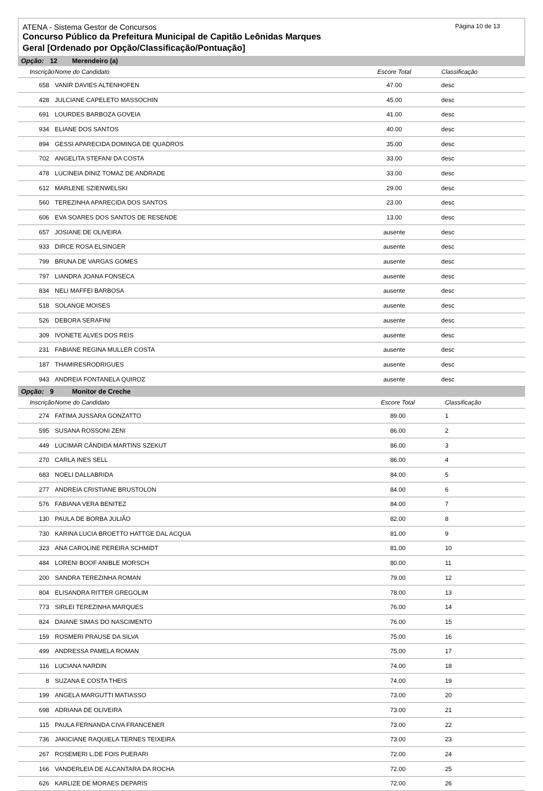ATENA - Sistema Gestor de Concursos
Concurso Público da Prefeitura Municipal de Capitão Leônidas Marques
Geral [Ordenado por Opção/Classificação/Pontuação]
Página 10 de 13
Opção: 12 Merendeiro (a)
| Inscrição | Nome do Candidato | Escore Total | Classificação |
| --- | --- | --- | --- |
| 658 | VANIR DAVIES ALTENHOFEN | 47.00 | desc |
| 428 | JULCIANE CAPELETO MASSOCHIN | 45.00 | desc |
| 691 | LOURDES BARBOZA GOVEIA | 41.00 | desc |
| 934 | ELIANE DOS SANTOS | 40.00 | desc |
| 894 | GESSI APARECIDA DOMINGA DE QUADROS | 35.00 | desc |
| 702 | ANGELITA STEFANI DA COSTA | 33.00 | desc |
| 478 | LUCINEIA DINIZ TOMAZ DE ANDRADE | 33.00 | desc |
| 612 | MARLENE SZIENWELSKI | 29.00 | desc |
| 560 | TEREZINHA APARECIDA DOS SANTOS | 23.00 | desc |
| 606 | EVA SOARES DOS SANTOS DE RESENDE | 13.00 | desc |
| 657 | JOSIANE DE OLIVEIRA | ausente | desc |
| 933 | DIRCE ROSA ELSINGER | ausente | desc |
| 799 | BRUNA DE VARGAS GOMES | ausente | desc |
| 797 | LIANDRA JOANA FONSECA | ausente | desc |
| 834 | NELI MAFFEI BARBOSA | ausente | desc |
| 518 | SOLANGE MOISES | ausente | desc |
| 526 | DEBORA SERAFINI | ausente | desc |
| 309 | IVONETE ALVES DOS REIS | ausente | desc |
| 231 | FABIANE REGINA MULLER COSTA | ausente | desc |
| 187 | THAMIRESRODRIGUES | ausente | desc |
| 943 | ANDREIA FONTANELA QUIROZ | ausente | desc |
Opção: 9 Monitor de Creche
| Inscrição | Nome do Candidato | Escore Total | Classificação |
| --- | --- | --- | --- |
| 274 | FATIMA JUSSARA GONZATTO | 89.00 | 1 |
| 595 | SUSANA ROSSONI ZENI | 86.00 | 2 |
| 449 | LUCIMAR CÂNDIDA MARTINS SZEKUT | 86.00 | 3 |
| 270 | CARLA INES SELL | 86.00 | 4 |
| 683 | NOELI DALLABRIDA | 84.00 | 5 |
| 277 | ANDREIA CRISTIANE BRUSTOLON | 84.00 | 6 |
| 576 | FABIANA VERA BENITEZ | 84.00 | 7 |
| 130 | PAULA DE BORBA JULIÃO | 82.00 | 8 |
| 730 | KARINA LUCIA BROETTO HATTGE DAL ACQUA | 81.00 | 9 |
| 323 | ANA CAROLINE PEREIRA SCHMIDT | 81.00 | 10 |
| 484 | LORENI BOOF ANIBLE MORSCH | 80.00 | 11 |
| 200 | SANDRA TEREZINHA ROMAN | 79.00 | 12 |
| 804 | ELISANDRA RITTER GREGOLIM | 78.00 | 13 |
| 773 | SIRLEI TEREZINHA MARQUES | 76.00 | 14 |
| 824 | DAIANE SIMAS DO NASCIMENTO | 76.00 | 15 |
| 159 | ROSMERI PRAUSE DA SILVA | 75.00 | 16 |
| 499 | ANDRESSA PAMELA ROMAN | 75.00 | 17 |
| 116 | LUCIANA NARDIN | 74.00 | 18 |
| 8 | SUZANA E COSTA THEIS | 74.00 | 19 |
| 199 | ANGELA MARGUTTI MATIASSO | 73.00 | 20 |
| 698 | ADRIANA DE OLIVEIRA | 73.00 | 21 |
| 115 | PAULA FERNANDA CIVA FRANCENER | 73.00 | 22 |
| 736 | JAKICIANE RAQUIELA TERNES TEIXEIRA | 73.00 | 23 |
| 267 | ROSEMERI L.DE FOIS PUERARI | 72.00 | 24 |
| 166 | VANDERLEIA DE ALCANTARA DA ROCHA | 72.00 | 25 |
| 626 | KARLIZE DE MORAES DEPARIS | 72.00 | 26 |